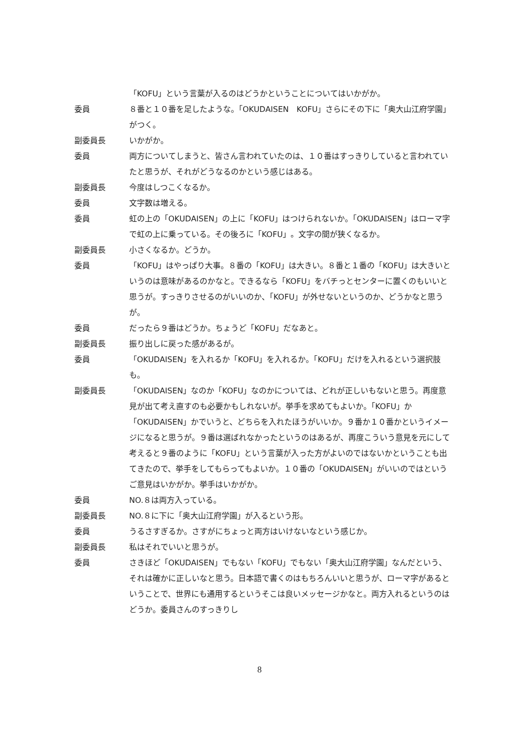「KOFU」という言葉が入るのはどうかということについてはいかがか。
委員 ８番と１０番を足したような。「OKUDAISEN　KOFU」さらにその下に「奥大山江府学園」がつく。
副委員長 いかがか。
委員 両方についてしまうと、皆さん言われていたのは、１０番はすっきりしていると言われていたと思うが、それがどうなるのかという感じはある。
副委員長 今度はしつこくなるか。
委員 文字数は増える。
委員 虹の上の「OKUDAISEN」の上に「KOFU」はつけられないか。「OKUDAISEN」はローマ字で虹の上に乗っている。その後ろに「KOFU」。文字の間が狭くなるか。
副委員長 小さくなるか。どうか。
委員 「KOFU」はやっぱり大事。８番の「KOFU」は大きい。８番と１番の「KOFU」は大きいというのは意味があるのかなと。できるなら「KOFU」をバチっとセンターに置くのもいいと思うが。すっきりさせるのがいいのか、「KOFU」が外せないというのか、どうかなと思うが。
委員 だったら９番はどうか。ちょうど「KOFU」だなあと。
副委員長 振り出しに戻った感があるが。
委員 「OKUDAISEN」を入れるか「KOFU」を入れるか。「KOFU」だけを入れるという選択肢も。
副委員長 「OKUDAISEN」なのか「KOFU」なのかについては、どれが正しいもないと思う。再度意見が出て考え直すのも必要かもしれないが。挙手を求めてもよいか。「KOFU」か「OKUDAISEN」かでいうと、どちらを入れたほうがいいか。９番か１０番かというイメージになると思うが。９番は選ばれなかったというのはあるが、再度こういう意見を元にして考えると９番のように「KOFU」という言葉が入った方がよいのではないかということも出てきたので、挙手をしてもらってもよいか。１０番の「OKUDAISEN」がいいのではというご意見はいかがか。挙手はいかがか。
委員 NO.８は両方入っている。
副委員長 NO.８に下に「奥大山江府学園」が入るという形。
委員 うるさすぎるか。さすがにちょっと両方はいけないなという感じか。
副委員長 私はそれでいいと思うが。
委員 さきほど「OKUDAISEN」でもない「KOFU」でもない「奥大山江府学園」なんだという、それは確かに正しいなと思う。日本語で書くのはもちろんいいと思うが、ローマ字があるということで、世界にも通用するというそこは良いメッセージかなと。両方入れるというのはどうか。委員さんのすっきりし
8